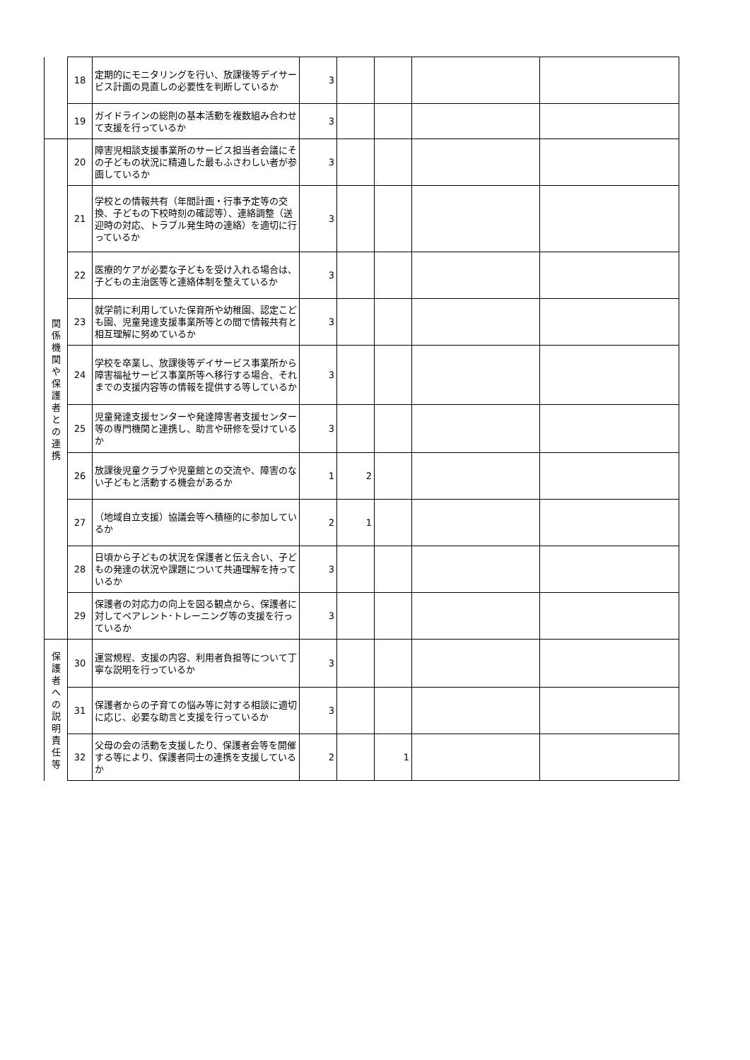| | 18 | 定期的にモニタリングを行い、放課後等デイサービス計画の見直しの必要性を判断しているか | 3 | | | | |
| | 19 | ガイドラインの総則の基本活動を複数組み合わせて支援を行っているか | 3 | | | | |
| 関 係 機 関 や 保 護 者 と の 連 携 | 20 | 障害児相談支援事業所のサービス担当者会議にその子どもの状況に精通した最もふさわしい者が参画しているか | 3 | | | | |
| | 21 | 学校との情報共有（年間計画・行事予定等の交換、子どもの下校時刻の確認等）、連絡調整（送迎時の対応、トラブル発生時の連絡）を適切に行っているか | 3 | | | | |
| | 22 | 医療的ケアが必要な子どもを受け入れる場合は、子どもの主治医等と連絡体制を整えているか | 3 | | | | |
| | 23 | 就学前に利用していた保育所や幼稚園、認定こども園、児童発達支援事業所等との間で情報共有と相互理解に努めているか | 3 | | | | |
| | 24 | 学校を卒業し、放課後等デイサービス事業所から障害福祉サービス事業所等へ移行する場合、それまでの支援内容等の情報を提供する等しているか | 3 | | | | |
| | 25 | 児童発達支援センターや発達障害者支援センター等の専門機関と連携し、助言や研修を受けているか | 3 | | | | |
| | 26 | 放課後児童クラブや児童館との交流や、障害のない子どもと活動する機会があるか | 1 | 2 | | | |
| | 27 | （地域自立支援）協議会等へ積極的に参加しているか | 2 | 1 | | | |
| | 28 | 日頃から子どもの状況を保護者と伝え合い、子どもの発達の状況や課題について共通理解を持っているか | 3 | | | | |
| | 29 | 保護者の対応力の向上を図る観点から、保護者に対してペアレント･トレーニング等の支援を行っているか | 3 | | | | |
| 保 護 者 へ の 説 明 責 任 等 | 30 | 運営規程、支援の内容、利用者負担等について丁寧な説明を行っているか | 3 | | | | |
| | 31 | 保護者からの子育ての悩み等に対する相談に適切に応じ、必要な助言と支援を行っているか | 3 | | | | |
| | 32 | 父母の会の活動を支援したり、保護者会等を開催する等により、保護者同士の連携を支援しているか | 2 | | 1 | | |